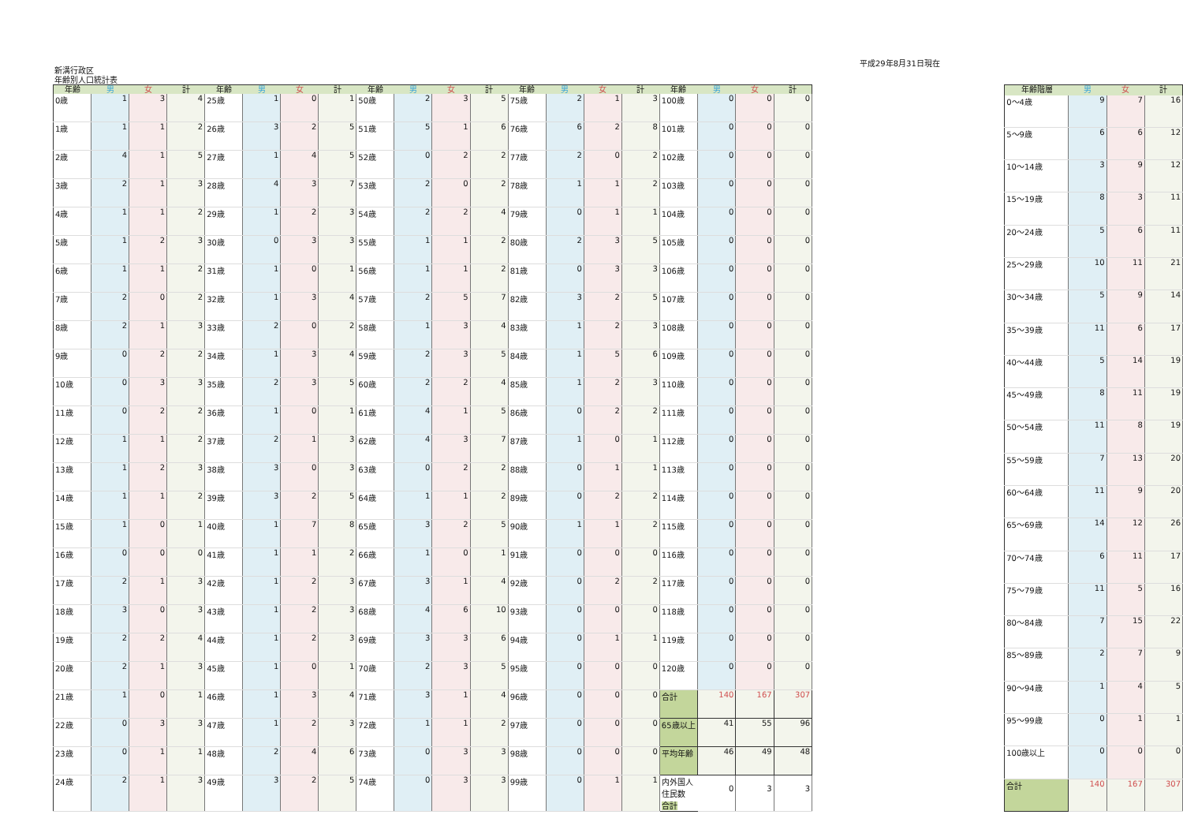平成29年8月31日現在
新溝行政区
年齢別人口統計表
| 年齢 | 男 | 女 | 計 | 年齢 | 男 | 女 | 計 | 年齢 | 男 | 女 | 計 | 年齢 | 男 | 女 | 計 | 年齢 | 男 | 女 | 計 |
| --- | --- | --- | --- | --- | --- | --- | --- | --- | --- | --- | --- | --- | --- | --- | --- | --- | --- | --- | --- |
| 0歳 | 1 | 3 | 4 | 25歳 | 1 | 0 | 1 | 50歳 | 2 | 3 | 5 | 75歳 | 2 | 1 | 3 | 100歳 | 0 | 0 | 0 |
| 1歳 | 1 | 1 | 2 | 26歳 | 3 | 2 | 5 | 51歳 | 5 | 1 | 6 | 76歳 | 6 | 2 | 8 | 101歳 | 0 | 0 | 0 |
| 2歳 | 4 | 1 | 5 | 27歳 | 1 | 4 | 5 | 52歳 | 0 | 2 | 2 | 77歳 | 2 | 0 | 2 | 102歳 | 0 | 0 | 0 |
| 3歳 | 2 | 1 | 3 | 28歳 | 4 | 3 | 7 | 53歳 | 2 | 0 | 2 | 78歳 | 1 | 1 | 2 | 103歳 | 0 | 0 | 0 |
| 4歳 | 1 | 1 | 2 | 29歳 | 1 | 2 | 3 | 54歳 | 2 | 2 | 4 | 79歳 | 0 | 1 | 1 | 104歳 | 0 | 0 | 0 |
| 5歳 | 1 | 2 | 3 | 30歳 | 0 | 3 | 3 | 55歳 | 1 | 1 | 2 | 80歳 | 2 | 3 | 5 | 105歳 | 0 | 0 | 0 |
| 6歳 | 1 | 1 | 2 | 31歳 | 1 | 0 | 1 | 56歳 | 1 | 1 | 2 | 81歳 | 0 | 3 | 3 | 106歳 | 0 | 0 | 0 |
| 7歳 | 2 | 0 | 2 | 32歳 | 1 | 3 | 4 | 57歳 | 2 | 5 | 7 | 82歳 | 3 | 2 | 5 | 107歳 | 0 | 0 | 0 |
| 8歳 | 2 | 1 | 3 | 33歳 | 2 | 0 | 2 | 58歳 | 1 | 3 | 4 | 83歳 | 1 | 2 | 3 | 108歳 | 0 | 0 | 0 |
| 9歳 | 0 | 2 | 2 | 34歳 | 1 | 3 | 4 | 59歳 | 2 | 3 | 5 | 84歳 | 1 | 5 | 6 | 109歳 | 0 | 0 | 0 |
| 10歳 | 0 | 3 | 3 | 35歳 | 2 | 3 | 5 | 60歳 | 2 | 2 | 4 | 85歳 | 1 | 2 | 3 | 110歳 | 0 | 0 | 0 |
| 11歳 | 0 | 2 | 2 | 36歳 | 1 | 0 | 1 | 61歳 | 4 | 1 | 5 | 86歳 | 0 | 2 | 2 | 111歳 | 0 | 0 | 0 |
| 12歳 | 1 | 1 | 2 | 37歳 | 2 | 1 | 3 | 62歳 | 4 | 3 | 7 | 87歳 | 1 | 0 | 1 | 112歳 | 0 | 0 | 0 |
| 13歳 | 1 | 2 | 3 | 38歳 | 3 | 0 | 3 | 63歳 | 0 | 2 | 2 | 88歳 | 0 | 1 | 1 | 113歳 | 0 | 0 | 0 |
| 14歳 | 1 | 1 | 2 | 39歳 | 3 | 2 | 5 | 64歳 | 1 | 1 | 2 | 89歳 | 0 | 2 | 2 | 114歳 | 0 | 0 | 0 |
| 15歳 | 1 | 0 | 1 | 40歳 | 1 | 7 | 8 | 65歳 | 3 | 2 | 5 | 90歳 | 1 | 1 | 2 | 115歳 | 0 | 0 | 0 |
| 16歳 | 0 | 0 | 0 | 41歳 | 1 | 1 | 2 | 66歳 | 1 | 0 | 1 | 91歳 | 0 | 0 | 0 | 116歳 | 0 | 0 | 0 |
| 17歳 | 2 | 1 | 3 | 42歳 | 1 | 2 | 3 | 67歳 | 3 | 1 | 4 | 92歳 | 0 | 2 | 2 | 117歳 | 0 | 0 | 0 |
| 18歳 | 3 | 0 | 3 | 43歳 | 1 | 2 | 3 | 68歳 | 4 | 6 | 10 | 93歳 | 0 | 0 | 0 | 118歳 | 0 | 0 | 0 |
| 19歳 | 2 | 2 | 4 | 44歳 | 1 | 2 | 3 | 69歳 | 3 | 3 | 6 | 94歳 | 0 | 1 | 1 | 119歳 | 0 | 0 | 0 |
| 20歳 | 2 | 1 | 3 | 45歳 | 1 | 0 | 1 | 70歳 | 2 | 3 | 5 | 95歳 | 0 | 0 | 0 | 120歳 | 0 | 0 | 0 |
| 21歳 | 1 | 0 | 1 | 46歳 | 1 | 3 | 4 | 71歳 | 3 | 1 | 4 | 96歳 | 0 | 0 | 0 | 合計 | 140 | 167 | 307 |
| 22歳 | 0 | 3 | 3 | 47歳 | 1 | 2 | 3 | 72歳 | 1 | 1 | 2 | 97歳 | 0 | 0 | 0 | 65歳以上 | 41 | 55 | 96 |
| 23歳 | 0 | 1 | 1 | 48歳 | 2 | 4 | 6 | 73歳 | 0 | 3 | 3 | 98歳 | 0 | 0 | 0 | 平均年齢 | 46 | 49 | 48 |
| 24歳 | 2 | 1 | 3 | 49歳 | 3 | 2 | 5 | 74歳 | 0 | 3 | 3 | 99歳 | 0 | 1 | 1 | 内外国人住民数 合計 | 0 | 3 | 3 |
| 年齢階層 | 男 | 女 | 計 |
| --- | --- | --- | --- |
| 0〜4歳 | 9 | 7 | 16 |
| 5〜9歳 | 6 | 6 | 12 |
| 10〜14歳 | 3 | 9 | 12 |
| 15〜19歳 | 8 | 3 | 11 |
| 20〜24歳 | 5 | 6 | 11 |
| 25〜29歳 | 10 | 11 | 21 |
| 30〜34歳 | 5 | 9 | 14 |
| 35〜39歳 | 11 | 6 | 17 |
| 40〜44歳 | 5 | 14 | 19 |
| 45〜49歳 | 8 | 11 | 19 |
| 50〜54歳 | 11 | 8 | 19 |
| 55〜59歳 | 7 | 13 | 20 |
| 60〜64歳 | 11 | 9 | 20 |
| 65〜69歳 | 14 | 12 | 26 |
| 70〜74歳 | 6 | 11 | 17 |
| 75〜79歳 | 11 | 5 | 16 |
| 80〜84歳 | 7 | 15 | 22 |
| 85〜89歳 | 2 | 7 | 9 |
| 90〜94歳 | 1 | 4 | 5 |
| 95〜99歳 | 0 | 1 | 1 |
| 100歳以上 | 0 | 0 | 0 |
| 合計 | 140 | 167 | 307 |